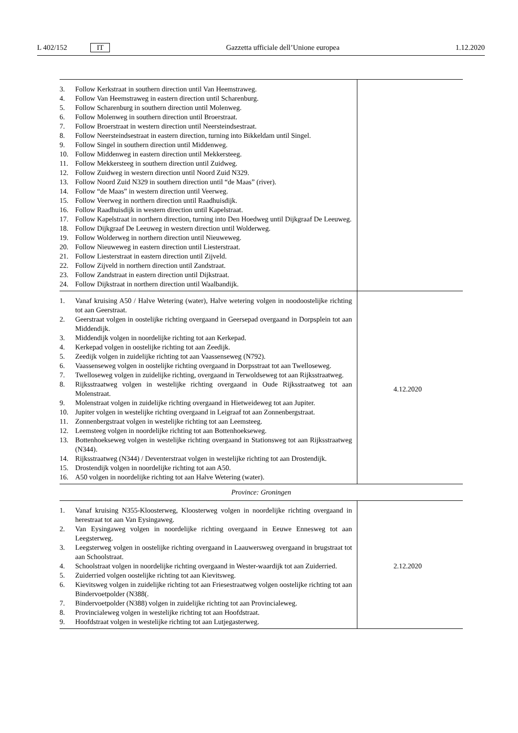L 402/152 IT Gazzetta ufficiale dell’Unione europea 1.12.2020
| 3. Follow Kerkstraat in southern direction until Van Heemstraweg. 4. Follow Van Heemstraweg in eastern direction until Scharenburg. 5. Follow Scharenburg in southern direction until Molenweg. 6. Follow Molenweg in southern direction until Broerstraat. 7. Follow Broerstraat in western direction until Neersteindsestraat. 8. Follow Neersteindsestraat in eastern direction, turning into Bikkeldam until Singel. 9. Follow Singel in southern direction until Middenweg. 10. Follow Middenweg in eastern direction until Mekkersteeg. 11. Follow Mekkersteeg in southern direction until Zuidweg. 12. Follow Zuidweg in western direction until Noord Zuid N329. 13. Follow Noord Zuid N329 in southern direction until “de Maas” (river). 14. Follow “de Maas” in western direction until Veerweg. 15. Follow Veerweg in northern direction until Raadhuisdijk. 16. Follow Raadhuisdijk in western direction until Kapelstraat. 17. Follow Kapelstraat in northern direction, turning into Den Hoedweg until Dijkgraaf De Leeuweg. 18. Follow Dijkgraaf De Leeuweg in western direction until Wolderweg. 19. Follow Wolderweg in northern direction until Nieuweweg. 20. Follow Nieuweweg in eastern direction until Liesterstraat. 21. Follow Liesterstraat in eastern direction until Zijveld. 22. Follow Zijveld in northern direction until Zandstraat. 23. Follow Zandstraat in eastern direction until Dijkstraat. 24. Follow Dijkstraat in northern direction until Waalbandijk. | |
| 1. Vanaf kruising A50 / Halve Wetering (water), Halve wetering volgen in noodoostelijke richting tot aan Geerstraat. 2. Geerstraat volgen in oostelijke richting overgaand in Geersepad overgaand in Dorpsplein tot aan Middendijk. 3. Middendijk volgen in noordelijke richting tot aan Kerkepad. 4. Kerkepad volgen in oostelijke richting tot aan Zeedijk. 5. Zeedijk volgen in zuidelijke richting tot aan Vaassenseweg (N792). 6. Vaassenseweg volgen in oostelijke richting overgaand in Dorpsstraat tot aan Twelloseweg. 7. Twelloseweg volgen in zuidelijke richting, overgaand in Terwoldseweg tot aan Rijksstraatweg. 8. Rijksstraatweg volgen in westelijke richting overgaand in Oude Rijksstraatweg tot aan Molenstraat. 9. Molenstraat volgen in zuidelijke richting overgaand in Hietweideweg tot aan Jupiter. 10. Jupiter volgen in westelijke richting overgaand in Leigraaf tot aan Zonnenbergstraat. 11. Zonnenbergstraat volgen in westelijke richting tot aan Leemsteeg. 12. Leemsteeg volgen in noordelijke richting tot aan Bottenhoekseweg. 13. Bottenhoekseweg volgen in westelijke richting overgaand in Stationsweg tot aan Rijksstraatweg (N344). 14. Rijksstraatweg (N344) / Deventerstraat volgen in westelijke richting tot aan Drostendijk. 15. Drostendijk volgen in noordelijke richting tot aan A50. 16. A50 volgen in noordelijke richting tot aan Halve Wetering (water). | 4.12.2020 |
| Province: Groningen | |
| 1. Vanaf kruising N355-Kloosterweg, Kloosterweg volgen in noordelijke richting overgaand in herestraat tot aan Van Eysingaweg. 2. Van Eysingaweg volgen in noordelijke richting overgaand in Eeuwe Ennesweg tot aan Leegsterweg. 3. Leegsterweg volgen in oostelijke richting overgaand in Laauwersweg overgaand in brugstraat tot aan Schoolstraat. 4. Schoolstraat volgen in noordelijke richting overgaand in Wester-waardijk tot aan Zuiderried. 5. Zuiderried volgen oostelijke richting tot aan Kievitsweg. 6. Kievitsweg volgen in zuidelijke richting tot aan Friesestraatweg volgen oostelijke richting tot aan Bindervoetpolder (N388(. 7. Bindervoetpolder (N388) volgen in zuidelijke richting tot aan Provincialeweg. 8. Provincialeweg volgen in westelijke richting tot aan Hoofdstraat. 9. Hoofdstraat volgen in westelijke richting tot aan Lutjegasterweg. | 2.12.2020 |